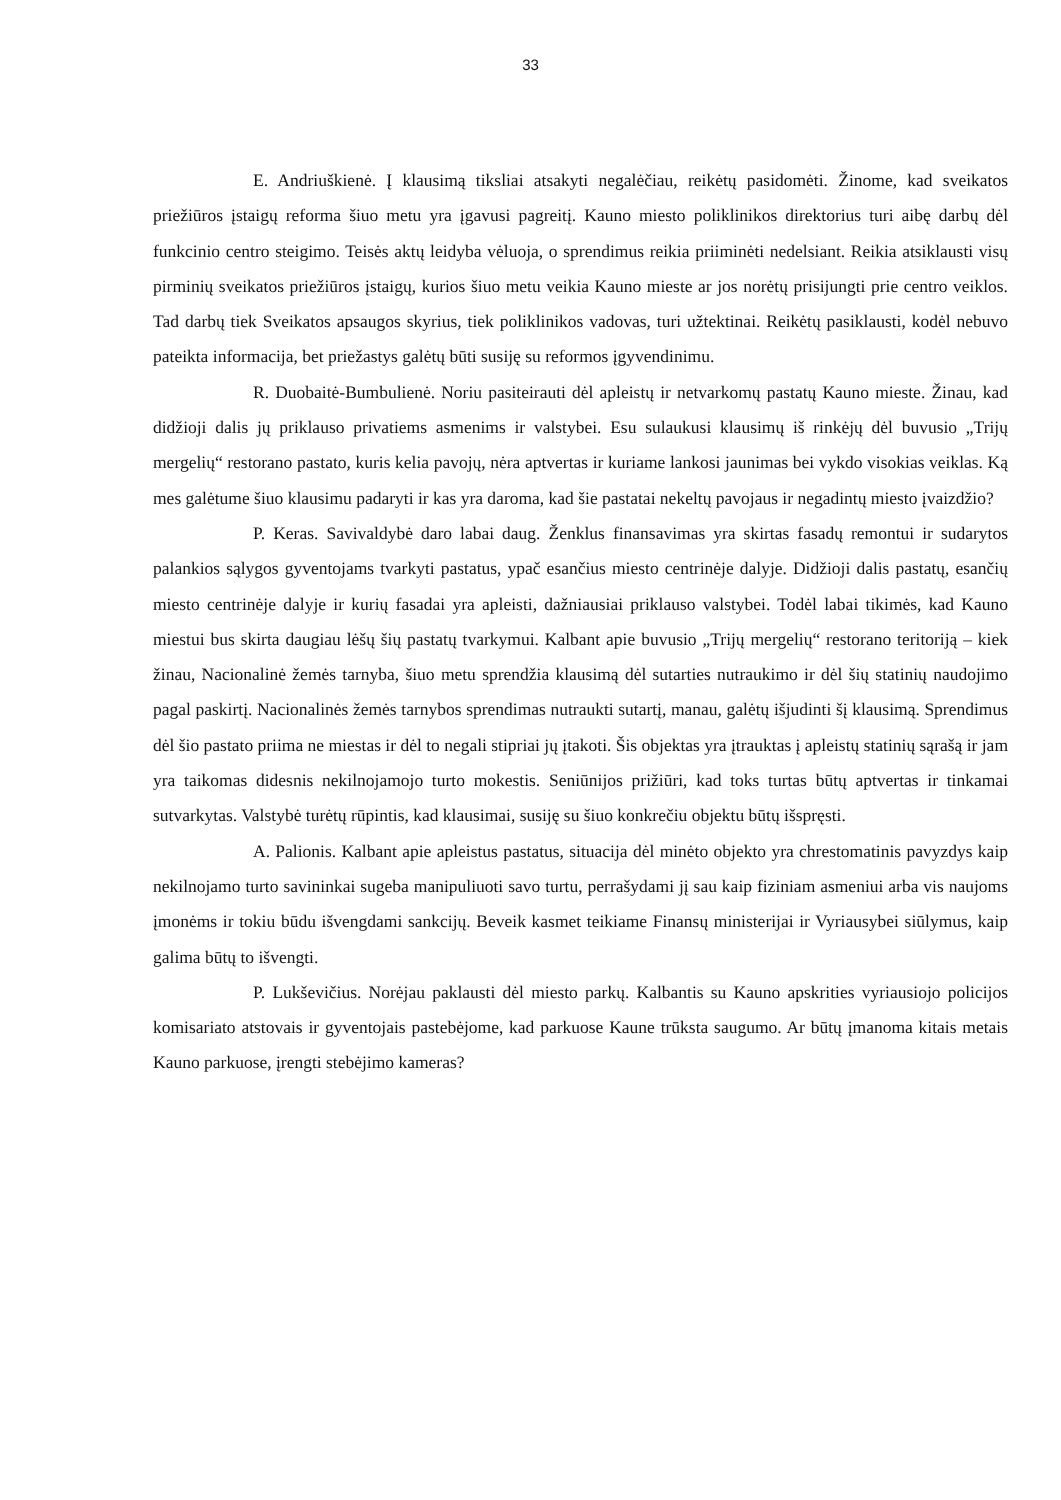33
E. Andriuškienė. Į klausimą tiksliai atsakyti negalėčiau, reikėtų pasidomėti. Žinome, kad sveikatos priežiūros įstaigų reforma šiuo metu yra įgavusi pagreitį. Kauno miesto poliklinikos direktorius turi aibę darbų dėl funkcinio centro steigimo. Teisės aktų leidyba vėluoja, o sprendimus reikia priiminėti nedelsiant. Reikia atsiklausti visų pirminių sveikatos priežiūros įstaigų, kurios šiuo metu veikia Kauno mieste ar jos norėtų prisijungti prie centro veiklos. Tad darbų tiek Sveikatos apsaugos skyrius, tiek poliklinikos vadovas, turi užtektinai. Reikėtų pasiklausti, kodėl nebuvo pateikta informacija, bet priežastys galėtų būti susiję su reformos įgyvendinimu.
R. Duobaitė-Bumbulienė. Noriu pasiteirauti dėl apleistų ir netvarkomų pastatų Kauno mieste. Žinau, kad didžioji dalis jų priklauso privatiems asmenims ir valstybei. Esu sulaukusi klausimų iš rinkėjų dėl buvusio „Trijų mergelių“ restorano pastato, kuris kelia pavojų, nėra aptvertas ir kuriame lankosi jaunimas bei vykdo visokias veiklas. Ką mes galėtume šiuo klausimu padaryti ir kas yra daroma, kad šie pastatai nekeltų pavojaus ir negadintų miesto įvaizdžio?
P. Keras. Savivaldybė daro labai daug. Ženklus finansavimas yra skirtas fasadų remontui ir sudarytos palankios sąlygos gyventojams tvarkyti pastatus, ypač esančius miesto centrinėje dalyje. Didžioji dalis pastatų, esančių miesto centrinėje dalyje ir kurių fasadai yra apleisti, dažniausiai priklauso valstybei. Todėl labai tikimės, kad Kauno miestui bus skirta daugiau lėšų šių pastatų tvarkymui. Kalbant apie buvusio „Trijų mergelių“ restorano teritoriją – kiek žinau, Nacionalinė žemės tarnyba, šiuo metu sprendžia klausimą dėl sutarties nutraukimo ir dėl šių statinių naudojimo pagal paskirtį. Nacionalinės žemės tarnybos sprendimas nutraukti sutartį, manau, galėtų išjudinti šį klausimą. Sprendimus dėl šio pastato priima ne miestas ir dėl to negali stipriai jų įtakoti. Šis objektas yra įtrauktas į apleistų statinių sąrašą ir jam yra taikomas didesnis nekilnojamojo turto mokestis. Seniūnijos prižiūri, kad toks turtas būtų aptvertas ir tinkamai sutvarkytas. Valstybė turėtų rūpintis, kad klausimai, susiję su šiuo konkrečiu objektu būtų išspręsti.
A. Palionis. Kalbant apie apleistus pastatus, situacija dėl minėto objekto yra chrestomatinis pavyzdys kaip nekilnojamo turto savininkai sugeba manipuliuoti savo turtu, perrašydami jį sau kaip fiziniam asmeniui arba vis naujoms įmonėms ir tokiu būdu išvengdami sankcijų. Beveik kasmet teikiame Finansų ministerijai ir Vyriausybei siūlymus, kaip galima būtų to išvengti.
P. Lukševičius. Norėjau paklausti dėl miesto parkų. Kalbantis su Kauno apskrities vyriausiojo policijos komisariato atstovais ir gyventojais pastebėjome, kad parkuose Kaune trūksta saugumo. Ar būtų įmanoma kitais metais Kauno parkuose, įrengti stebėjimo kameras?